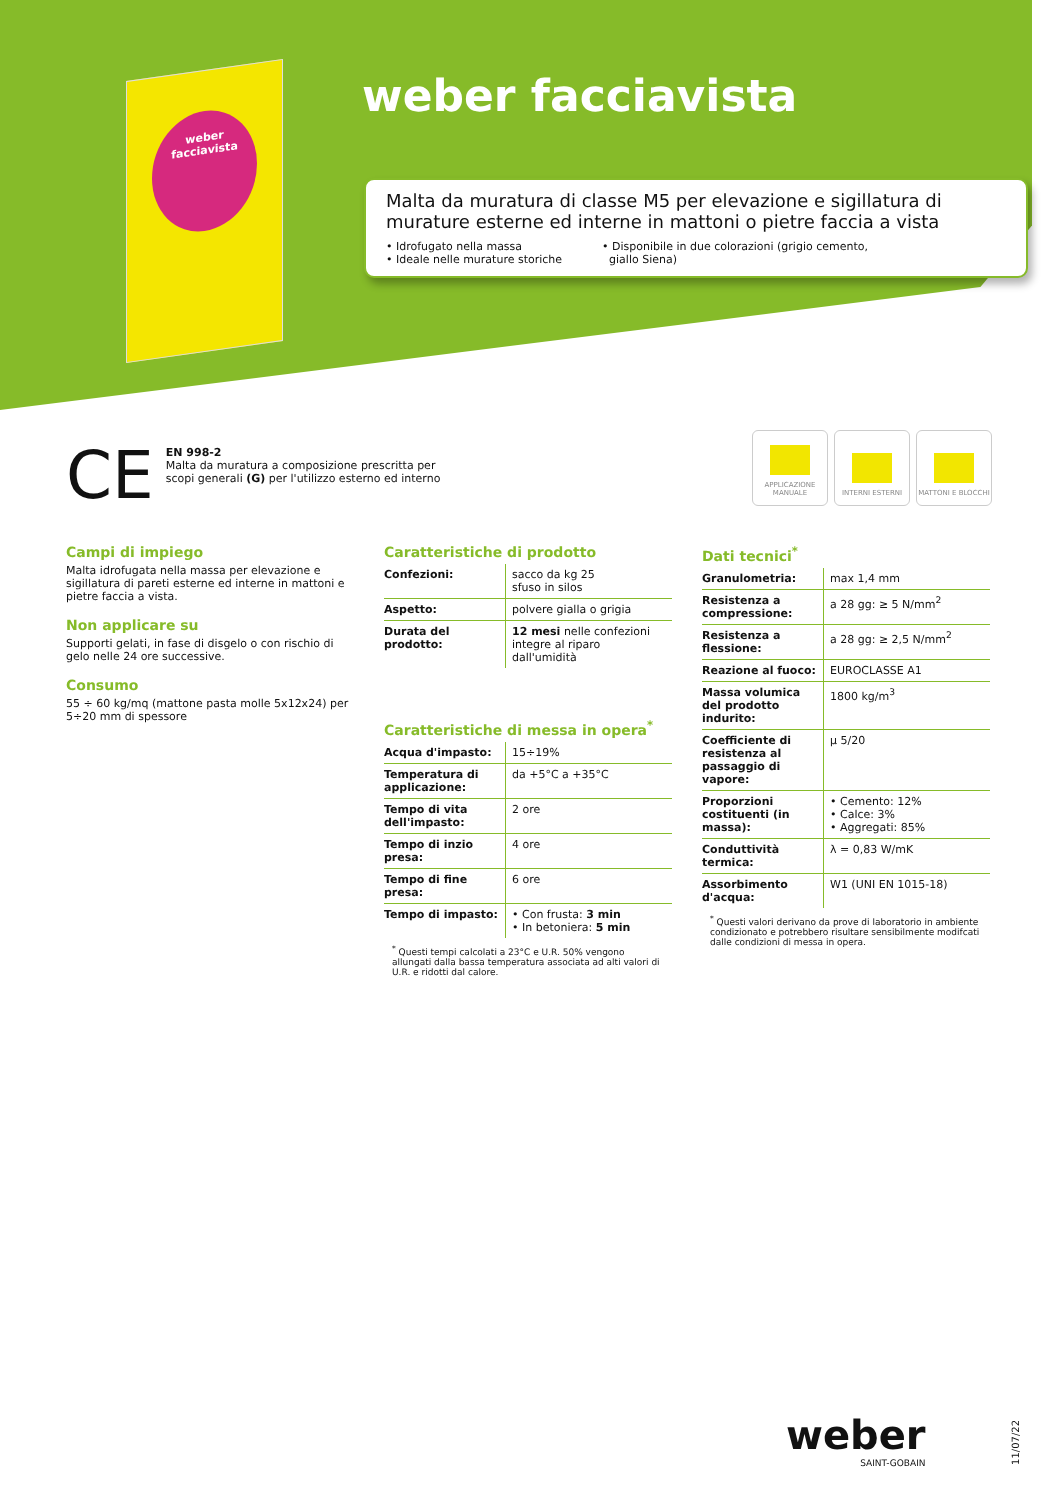weber
facciavista
weber facciavista
Malta da muratura di classe M5 per elevazione e sigillatura di murature esterne ed interne in mattoni o pietre faccia a vista
• Idrofugato nella massa
• Ideale nelle murature storiche
• Disponibile in due colorazioni (grigio cemento,
giallo Siena)
CE
EN 998-2
Malta da muratura a composizione prescritta per
scopi generali (G) per l'utilizzo esterno ed interno
APPLICAZIONE MANUALE
INTERNI ESTERNI MATTONI E BLOCCHI
Campi di impiego
Malta idrofugata nella massa per elevazione e sigillatura di pareti esterne ed interne in mattoni e pietre faccia a vista.
Non applicare su
Supporti gelati, in fase di disgelo o con rischio di gelo nelle 24 ore successive.
Consumo
55 ÷ 60 kg/mq (mattone pasta molle 5x12x24) per 5÷20 mm di spessore
Caratteristiche di prodotto
| Confezioni: | sacco da kg 25 sfuso in silos |
| Aspetto: | polvere gialla o grigia |
| Durata del prodotto: | 12 mesi nelle confezioni integre al riparo dall'umidità |
Caratteristiche di messa in opera<sup>*</sup>
| Acqua d'impasto: | 15÷19% |
| Temperatura di applicazione: | da +5°C a +35°C |
| Tempo di vita dell'impasto: | 2 ore |
| Tempo di inzio presa: | 4 ore |
| Tempo di fine presa: | 6 ore |
| Tempo di impasto: | • Con frusta: 3 min • In betoniera: 5 min |
<sup>*</sup> Questi tempi calcolati a 23°C e U.R. 50% vengono allungati dalla bassa temperatura associata ad alti valori di U.R. e ridotti dal calore.
Dati tecnici<sup>*</sup>
| Granulometria: | max 1,4 mm |
| Resistenza a compressione: | a 28 gg: ≥ 5 N/mm<sup>2</sup> |
| Resistenza a flessione: | a 28 gg: ≥ 2,5 N/mm<sup>2</sup> |
| Reazione al fuoco: | EUROCLASSE A1 |
| Massa volumica del prodotto indurito: | 1800 kg/m<sup>3</sup> |
| Coefficiente di resistenza al passaggio di vapore: | μ 5/20 |
| Proporzioni costituenti (in massa): | • Cemento: 12% • Calce: 3% • Aggregati: 85% |
| Conduttività termica: | λ = 0,83 W/mK |
| Assorbimento d'acqua: | W1 (UNI EN 1015-18) |
<sup>*</sup> Questi valori derivano da prove di laboratorio in ambiente condizionato e potrebbero risultare sensibilmente modifcati dalle condizioni di messa in opera.
weber
SAINT-GOBAIN
11/07/22